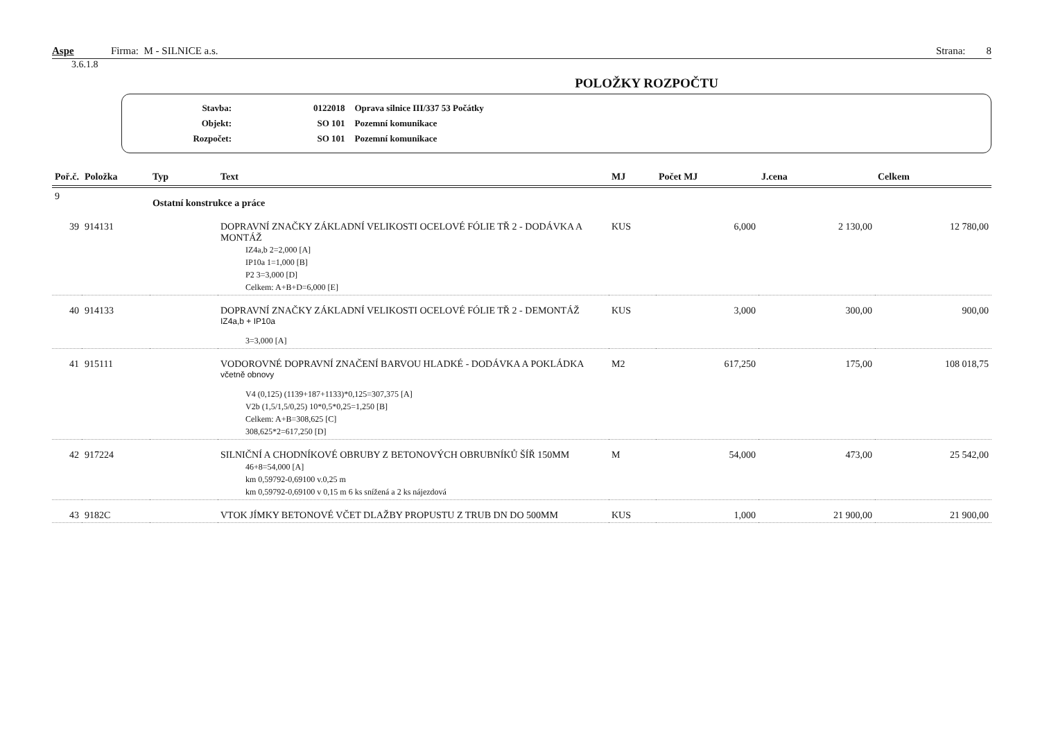Aspe Firma: M - SILNICE a.s. Strana: 8
3.6.1.8
POLOŽKY ROZPOČTU
| Stavba: | | 0122018 | Oprava silnice III/337 53 Počátky |
| Objekt: | | SO 101 | Pozemní komunikace |
| Rozpočet: | | SO 101 | Pozemní komunikace |
| Poř.č. | Položka | Typ | Text | MJ | Počet MJ | J.cena | Celkem |
| --- | --- | --- | --- | --- | --- | --- | --- |
| 9 | | Ostatní konstrukce a práce | | | | | |
| 39 | 914131 | | DOPRAVNÍ ZNAČKY ZÁKLADNÍ VELIKOSTI OCELOVÉ FÓLIE TŘ 2 - DODÁVKA A MONTÁŽ IZ4a,b 2=2,000 [A] IP10a 1=1,000 [B] P2 3=3,000 [D] Celkem: A+B+D=6,000 [E] | KUS | 6,000 | 2 130,00 | 12 780,00 |
| 40 | 914133 | | DOPRAVNÍ ZNAČKY ZÁKLADNÍ VELIKOSTI OCELOVÉ FÓLIE TŘ 2 - DEMONTÁŽ IZ4a,b + IP10a 3=3,000 [A] | KUS | 3,000 | 300,00 | 900,00 |
| 41 | 915111 | | VODOROVNÉ DOPRAVNÍ ZNAČENÍ BARVOU HLADKÉ - DODÁVKA A POKLÁDKA včetně obnovy V4 (0,125) (1139+187+1133)*0,125=307,375 [A] V2b (1,5/1,5/0,25) 10*0,5*0,25=1,250 [B] Celkem: A+B=308,625 [C] 308,625*2=617,250 [D] | M2 | 617,250 | 175,00 | 108 018,75 |
| 42 | 917224 | | SILNIČNÍ A CHODNÍKOVÉ OBRUBY Z BETONOVÝCH OBRUBNÍKŮ ŠÍŘ 150MM 46+8=54,000 [A] km 0,59792-0,69100 v.0,25 m km 0,59792-0,69100 v 0,15 m 6 ks snížená a 2 ks nájezdová | M | 54,000 | 473,00 | 25 542,00 |
| 43 | 9182C | | VTOK JÍMKY BETONOVÉ VČET DLAŽBY PROPUSTU Z TRUB DN DO 500MM | KUS | 1,000 | 21 900,00 | 21 900,00 |